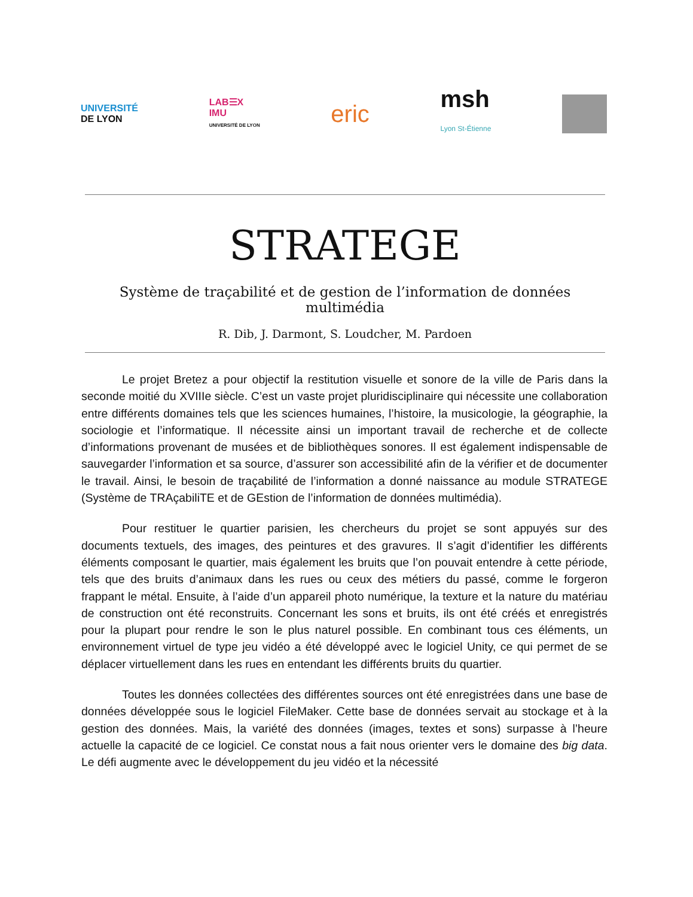UNIVERSITÉ
DE LYON
LAB☰X
IMU
UNIVERSITÉ DE LYON
eric
msh
Lyon St-Étienne
STRATEGE
Système de traçabilité et de gestion de l’information de données multimédia
R. Dib, J. Darmont, S. Loudcher, M. Pardoen
Le projet Bretez a pour objectif la restitution visuelle et sonore de la ville de Paris dans la seconde moitié du XVIIIe siècle. C’est un vaste projet pluridisciplinaire qui nécessite une collaboration entre différents domaines tels que les sciences humaines, l’histoire, la musicologie, la géographie, la sociologie et l’informatique. Il nécessite ainsi un important travail de recherche et de collecte d’informations provenant de musées et de bibliothèques sonores. Il est également indispensable de sauvegarder l’information et sa source, d’assurer son accessibilité afin de la vérifier et de documenter le travail. Ainsi, le besoin de traçabilité de l’information a donné naissance au module STRATEGE (Système de TRAçabiliTE et de GEstion de l’information de données multimédia).
Pour restituer le quartier parisien, les chercheurs du projet se sont appuyés sur des documents textuels, des images, des peintures et des gravures. Il s’agit d’identifier les différents éléments composant le quartier, mais également les bruits que l’on pouvait entendre à cette période, tels que des bruits d’animaux dans les rues ou ceux des métiers du passé, comme le forgeron frappant le métal. Ensuite, à l’aide d’un appareil photo numérique, la texture et la nature du matériau de construction ont été reconstruits. Concernant les sons et bruits, ils ont été créés et enregistrés pour la plupart pour rendre le son le plus naturel possible. En combinant tous ces éléments, un environnement virtuel de type jeu vidéo a été développé avec le logiciel Unity, ce qui permet de se déplacer virtuellement dans les rues en entendant les différents bruits du quartier.
Toutes les données collectées des différentes sources ont été enregistrées dans une base de données développée sous le logiciel FileMaker. Cette base de données servait au stockage et à la gestion des données. Mais, la variété des données (images, textes et sons) surpasse à l’heure actuelle la capacité de ce logiciel. Ce constat nous a fait nous orienter vers le domaine des big data. Le défi augmente avec le développement du jeu vidéo et la nécessité